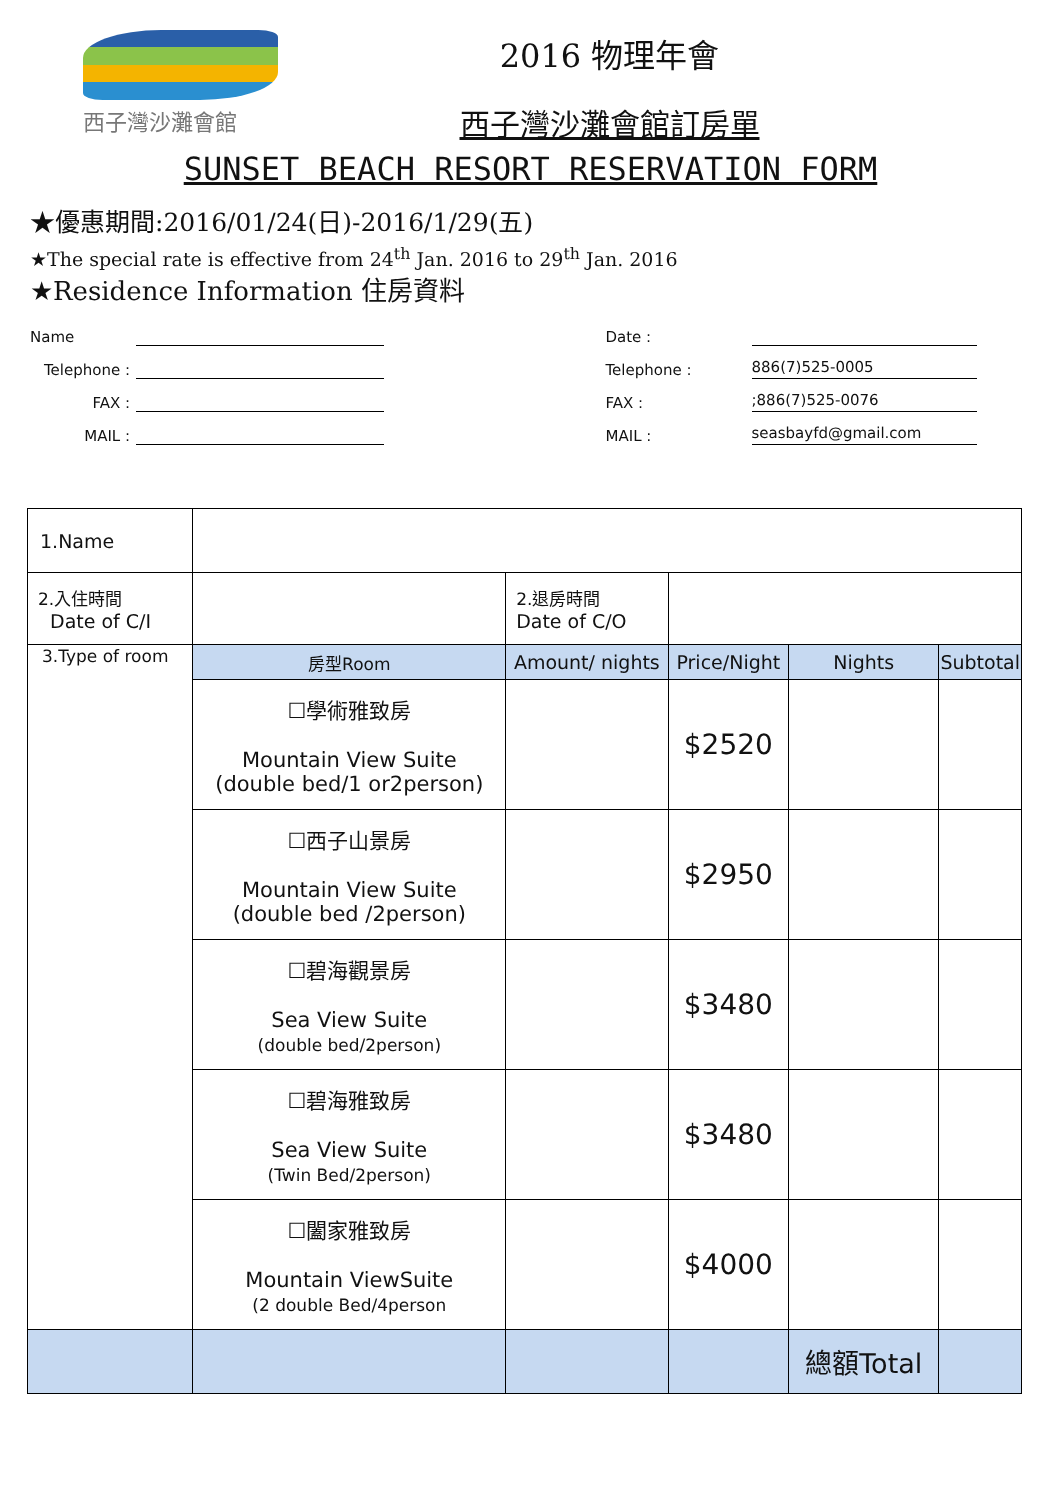西子灣沙灘會館
2016 物理年會
西子灣沙灘會館訂房單
SUNSET BEACH RESORT RESERVATION FORM
★優惠期間:2016/01/24(日)-2016/1/29(五)
★The special rate is effective from 24<sup>th</sup> Jan. 2016 to 29<sup>th</sup> Jan. 2016
★Residence Information 住房資料
Name
Telephone :
FAX :
MAIL :
Date :
Telephone : 886(7)525-0005
FAX :;886(7)525-0076
MAIL : seasbayfd@gmail.com
| 1.Name | | | | | |
| 2.入住時間 Date of C/I | | 2.退房時間 Date of C/O | | | |
| 3.Type of room | 房型Room | Amount/ nights | Price/Night | Nights | Subtotal |
| | ☐學術雅致房 Mountain View Suite (double bed/1 or2person) | | $2520 | | |
| | ☐西子山景房 Mountain View Suite (double bed /2person) | | $2950 | | |
| | ☐碧海觀景房 Sea View Suite (double bed/2person) | | $3480 | | |
| | ☐碧海雅致房 Sea View Suite (Twin Bed/2person) | | $3480 | | |
| | ☐闔家雅致房 Mountain ViewSuite (2 double Bed/4person | | $4000 | | |
| | | | | 總額Total | |